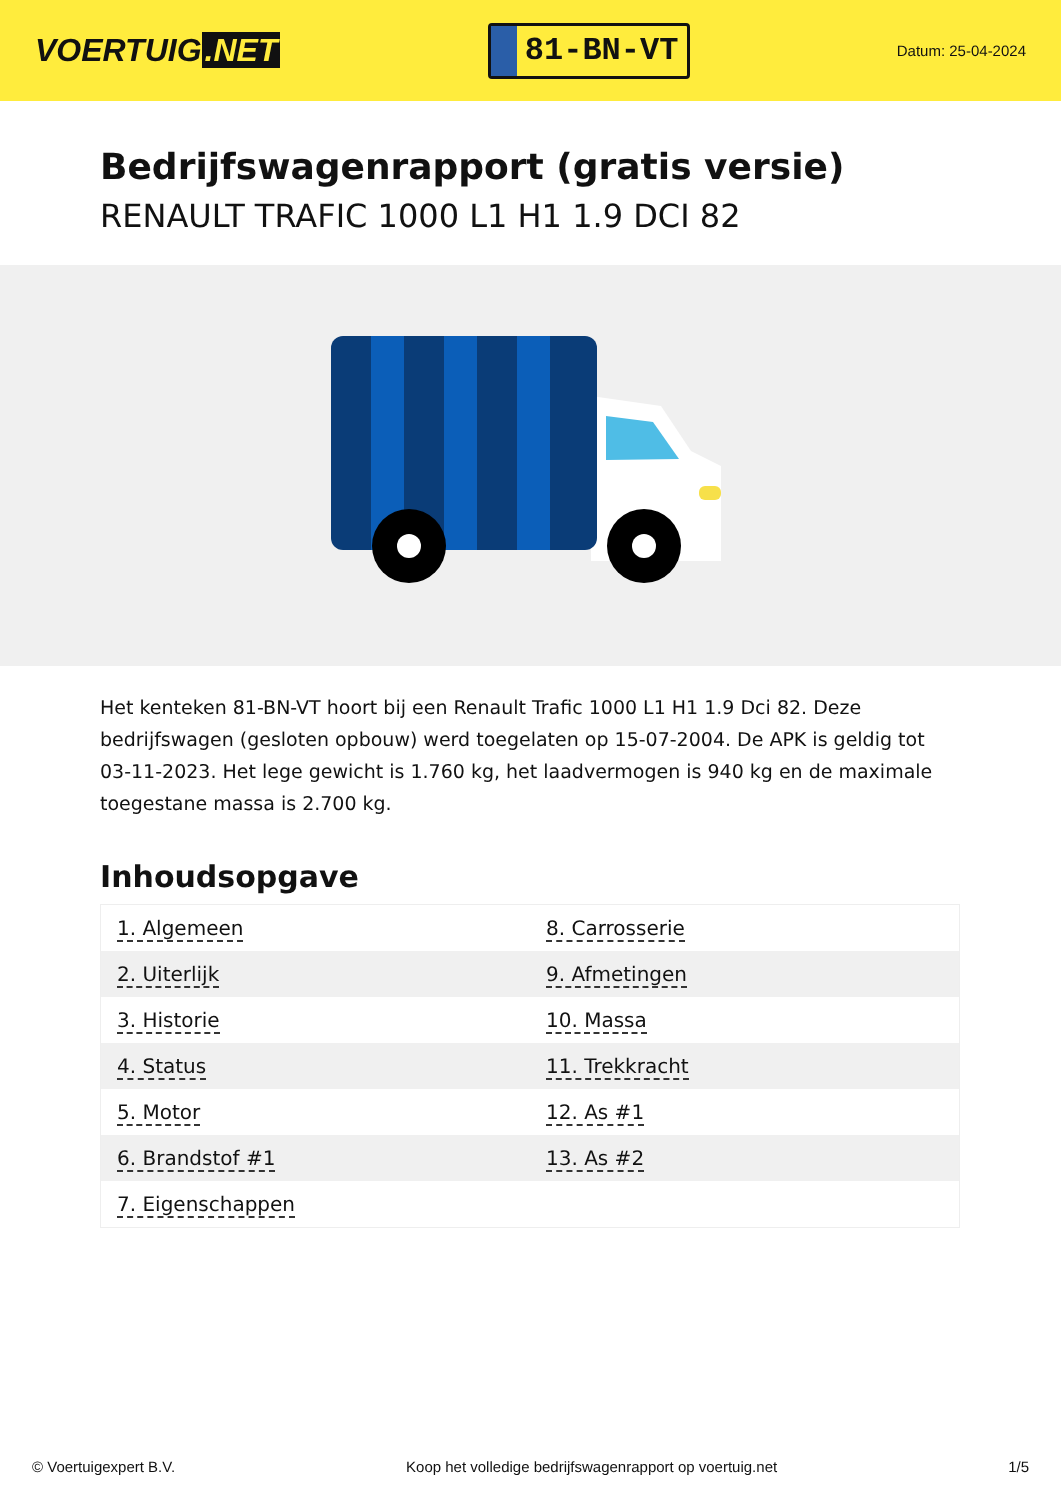VOERTUIG.NET
81-BN-VT
Datum: 25-04-2024
Bedrijfswagenrapport (gratis versie)
RENAULT TRAFIC 1000 L1 H1 1.9 DCI 82
Het kenteken 81-BN-VT hoort bij een Renault Trafic 1000 L1 H1 1.9 Dci 82. Deze bedrijfswagen (gesloten opbouw) werd toegelaten op 15-07-2004. De APK is geldig tot 03-11-2023. Het lege gewicht is 1.760 kg, het laadvermogen is 940 kg en de maximale toegestane massa is 2.700 kg.
Inhoudsopgave
| 1. Algemeen | 8. Carrosserie |
| 2. Uiterlijk | 9. Afmetingen |
| 3. Historie | 10. Massa |
| 4. Status | 11. Trekkracht |
| 5. Motor | 12. As #1 |
| 6. Brandstof #1 | 13. As #2 |
| 7. Eigenschappen | |
© Voertuigexpert B.V. Koop het volledige bedrijfswagenrapport op voertuig.net 1/5